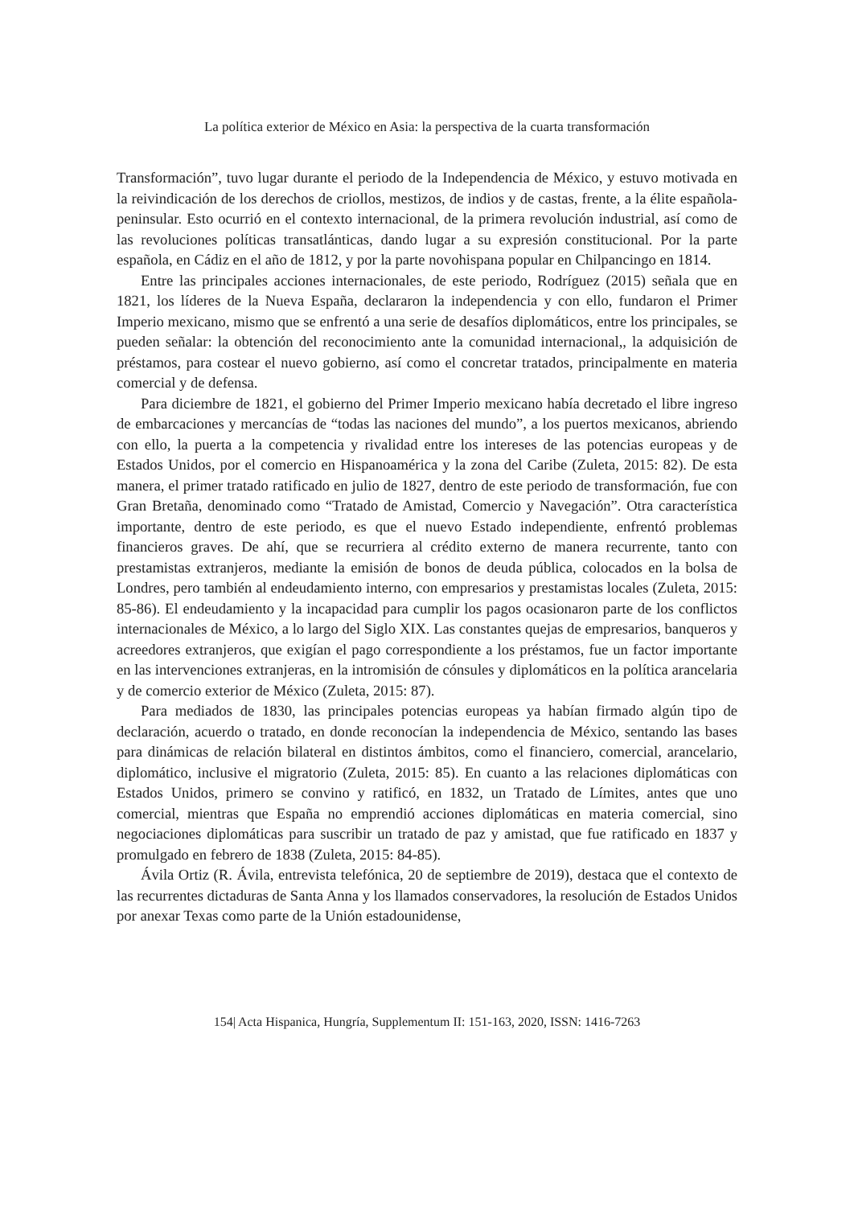La política exterior de México en Asia: la perspectiva de la cuarta transformación
Transformación”, tuvo lugar durante el periodo de la Independencia de México, y estuvo motivada en la reivindicación de los derechos de criollos, mestizos, de indios y de castas, frente, a la élite española-peninsular. Esto ocurrió en el contexto internacional, de la primera revolución industrial, así como de las revoluciones políticas transatlánticas, dando lugar a su expresión constitucional. Por la parte española, en Cádiz en el año de 1812, y por la parte novohispana popular en Chilpancingo en 1814.
Entre las principales acciones internacionales, de este periodo, Rodríguez (2015) señala que en 1821, los líderes de la Nueva España, declararon la independencia y con ello, fundaron el Primer Imperio mexicano, mismo que se enfrentó a una serie de desafíos diplomáticos, entre los principales, se pueden señalar: la obtención del reconocimiento ante la comunidad internacional,, la adquisición de préstamos, para costear el nuevo gobierno, así como el concretar tratados, principalmente en materia comercial y de defensa.
Para diciembre de 1821, el gobierno del Primer Imperio mexicano había decretado el libre ingreso de embarcaciones y mercancías de “todas las naciones del mundo”, a los puertos mexicanos, abriendo con ello, la puerta a la competencia y rivalidad entre los intereses de las potencias europeas y de Estados Unidos, por el comercio en Hispanoamérica y la zona del Caribe (Zuleta, 2015: 82). De esta manera, el primer tratado ratificado en julio de 1827, dentro de este periodo de transformación, fue con Gran Bretaña, denominado como “Tratado de Amistad, Comercio y Navegación”. Otra característica importante, dentro de este periodo, es que el nuevo Estado independiente, enfrentó problemas financieros graves. De ahí, que se recurriera al crédito externo de manera recurrente, tanto con prestamistas extranjeros, mediante la emisión de bonos de deuda pública, colocados en la bolsa de Londres, pero también al endeudamiento interno, con empresarios y prestamistas locales (Zuleta, 2015: 85-86). El endeudamiento y la incapacidad para cumplir los pagos ocasionaron parte de los conflictos internacionales de México, a lo largo del Siglo XIX. Las constantes quejas de empresarios, banqueros y acreedores extranjeros, que exigían el pago correspondiente a los préstamos, fue un factor importante en las intervenciones extranjeras, en la intromisión de cónsules y diplomáticos en la política arancelaria y de comercio exterior de México (Zuleta, 2015: 87).
Para mediados de 1830, las principales potencias europeas ya habían firmado algún tipo de declaración, acuerdo o tratado, en donde reconocían la independencia de México, sentando las bases para dinámicas de relación bilateral en distintos ámbitos, como el financiero, comercial, arancelario, diplomático, inclusive el migratorio (Zuleta, 2015: 85). En cuanto a las relaciones diplomáticas con Estados Unidos, primero se convino y ratificó, en 1832, un Tratado de Límites, antes que uno comercial, mientras que España no emprendió acciones diplomáticas en materia comercial, sino negociaciones diplomáticas para suscribir un tratado de paz y amistad, que fue ratificado en 1837 y promulgado en febrero de 1838 (Zuleta, 2015: 84-85).
Ávila Ortiz (R. Ávila, entrevista telefónica, 20 de septiembre de 2019), destaca que el contexto de las recurrentes dictaduras de Santa Anna y los llamados conservadores, la resolución de Estados Unidos por anexar Texas como parte de la Unión estadounidense,
154| Acta Hispanica, Hungría, Supplementum II: 151-163, 2020, ISSN: 1416-7263